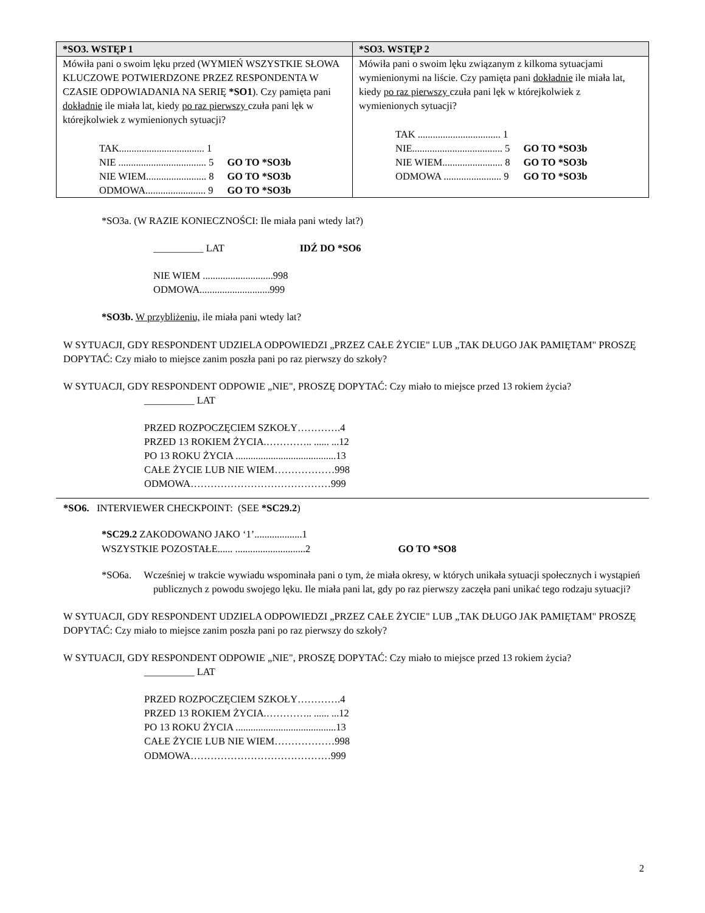| *SO3. WSTĘP 1 | *SO3. WSTĘP 2 |
| --- | --- |
| Mówiła pani o swoim lęku przed (WYMIEŃ WSZYSTKIE SŁOWA KLUCZOWE POTWIERDZONE PRZEZ RESPONDENTA W CZASIE ODPOWIADANIA NA SERIĘ *SO1 ). Czy pamięta pani dokładnie ile miała lat, kiedy po raz pierwszy czuła pani lęk w którejkolwiek z wymienionych sytuacji? / TAK.................................. 1 / / / NIE ................................... 5 / GO TO *SO3b / / NIE WIEM........................ 8 / GO TO *SO3b / / ODMOWA........................ 9 / GO TO *SO3b / | Mówiła pani o swoim lęku związanym z kilkoma sytuacjami wymienionymi na liście. Czy pamięta pani dokładnie ile miała lat, kiedy po raz pierwszy czuła pani lęk w którejkolwiek z wymienionych sytuacji? / TAK ................................. 1 / / / NIE.................................... 5 / GO TO *SO3b / / NIE WIEM........................ 8 / GO TO *SO3b / / ODMOWA ....................... 9 / GO TO *SO3b / |
*SO3a. (W RAZIE KONIECZNOŚCI: Ile miała pani wtedy lat?)
__________ LAT IDŹ DO *SO6
NIE WIEM ............................998
ODMOWA............................999
*SO3b. W przybliżeniu, ile miała pani wtedy lat?
W SYTUACJI, GDY RESPONDENT UDZIELA ODPOWIEDZI „PRZEZ CAŁE ŻYCIE" LUB „TAK DŁUGO JAK PAMIĘTAM" PROSZĘ DOPYTAĆ: Czy miało to miejsce zanim poszła pani po raz pierwszy do szkoły?
W SYTUACJI, GDY RESPONDENT ODPOWIE „NIE", PROSZĘ DOPYTAĆ: Czy miało to miejsce przed 13 rokiem życia?
__________ LAT
PRZED ROZPOCZĘCIEM SZKOŁY………….4
PRZED 13 ROKIEM ŻYCIA.………….. ...... ...12
PO 13 ROKU ŻYCIA ........................................13
CAŁE ŻYCIE LUB NIE WIEM………………998
ODMOWA……………………………………999
*SO6. INTERVIEWER CHECKPOINT: (SEE *SC29.2)
*SC29.2 ZAKODOWANO JAKO ‘1’...................1
WSZYSTKIE POZOSTAŁE...... ............................2 GO TO *SO8
*SO6a. Wcześniej w trakcie wywiadu wspominała pani o tym, że miała okresy, w których unikała sytuacji społecznych i wystąpień publicznych z powodu swojego lęku. Ile miała pani lat, gdy po raz pierwszy zaczęła pani unikać tego rodzaju sytuacji?
W SYTUACJI, GDY RESPONDENT UDZIELA ODPOWIEDZI „PRZEZ CAŁE ŻYCIE" LUB „TAK DŁUGO JAK PAMIĘTAM" PROSZĘ DOPYTAĆ: Czy miało to miejsce zanim poszła pani po raz pierwszy do szkoły?
W SYTUACJI, GDY RESPONDENT ODPOWIE „NIE", PROSZĘ DOPYTAĆ: Czy miało to miejsce przed 13 rokiem życia?
__________ LAT
PRZED ROZPOCZĘCIEM SZKOŁY………….4
PRZED 13 ROKIEM ŻYCIA.………….. ...... ...12
PO 13 ROKU ŻYCIA ........................................13
CAŁE ŻYCIE LUB NIE WIEM………………998
ODMOWA……………………………………999
2